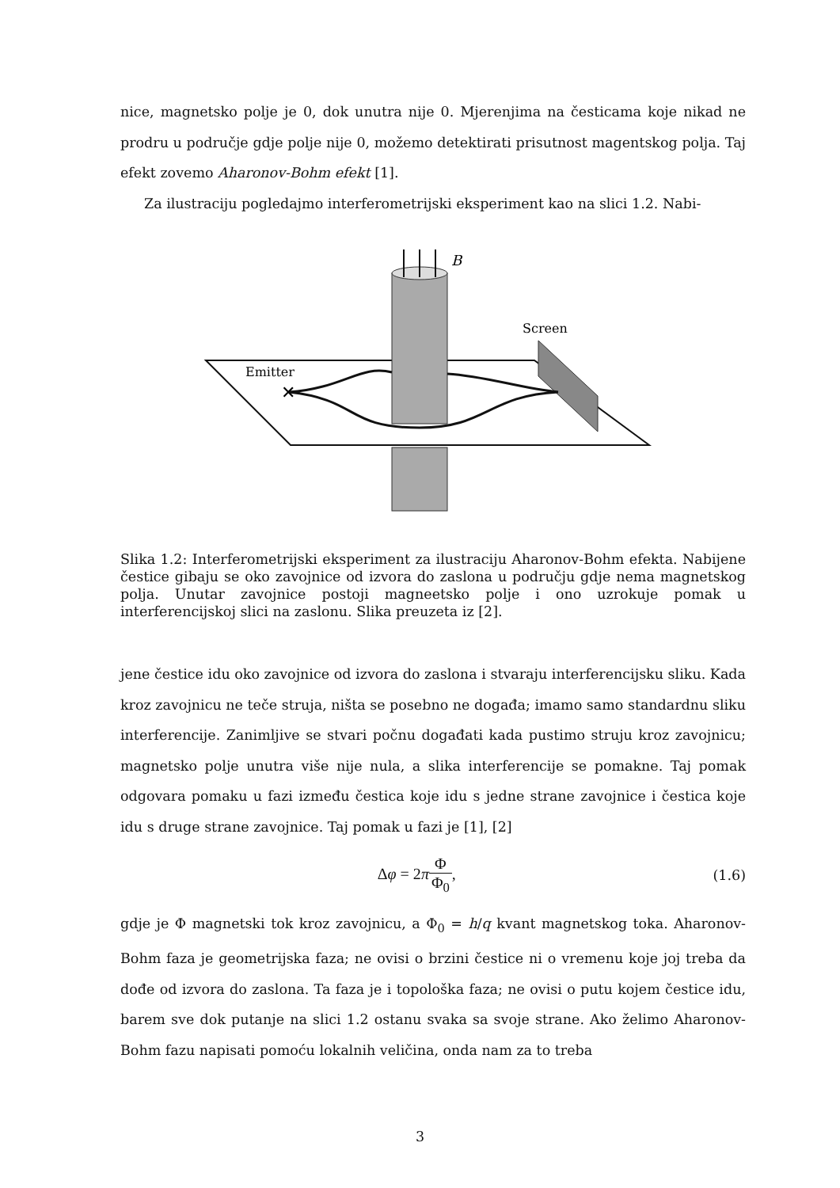nice, magnetsko polje je 0, dok unutra nije 0. Mjerenjima na česticama koje nikad ne prodru u područje gdje polje nije 0, možemo detektirati prisutnost magentskog polja. Taj efekt zovemo Aharonov-Bohm efekt [1].
Za ilustraciju pogledajmo interferometrijski eksperiment kao na slici 1.2. Nabi-
B
Screen
Emitter
✕
Slika 1.2: Interferometrijski eksperiment za ilustraciju Aharonov-Bohm efekta. Nabijene čestice gibaju se oko zavojnice od izvora do zaslona u području gdje nema magnetskog polja. Unutar zavojnice postoji magneetsko polje i ono uzrokuje pomak u interferencijskoj slici na zaslonu. Slika preuzeta iz [2].
jene čestice idu oko zavojnice od izvora do zaslona i stvaraju interferencijsku sliku. Kada kroz zavojnicu ne teče struja, ništa se posebno ne događa; imamo samo standardnu sliku interferencije. Zanimljive se stvari počnu događati kada pustimo struju kroz zavojnicu; magnetsko polje unutra više nije nula, a slika interferencije se pomakne. Taj pomak odgovara pomaku u fazi između čestica koje idu s jedne strane zavojnice i čestica koje idu s druge strane zavojnice. Taj pomak u fazi je [1], [2]
Δφ = 2πΦ Φ<sub>0</sub>, (1.6)
gdje je Φ magnetski tok kroz zavojnicu, a Φ<sub>0</sub> = h/q kvant magnetskog toka. Aharonov-Bohm faza je geometrijska faza; ne ovisi o brzini čestice ni o vremenu koje joj treba da dođe od izvora do zaslona. Ta faza je i topološka faza; ne ovisi o putu kojem čestice idu, barem sve dok putanje na slici 1.2 ostanu svaka sa svoje strane. Ako želimo Aharonov-Bohm fazu napisati pomoću lokalnih veličina, onda nam za to treba
3